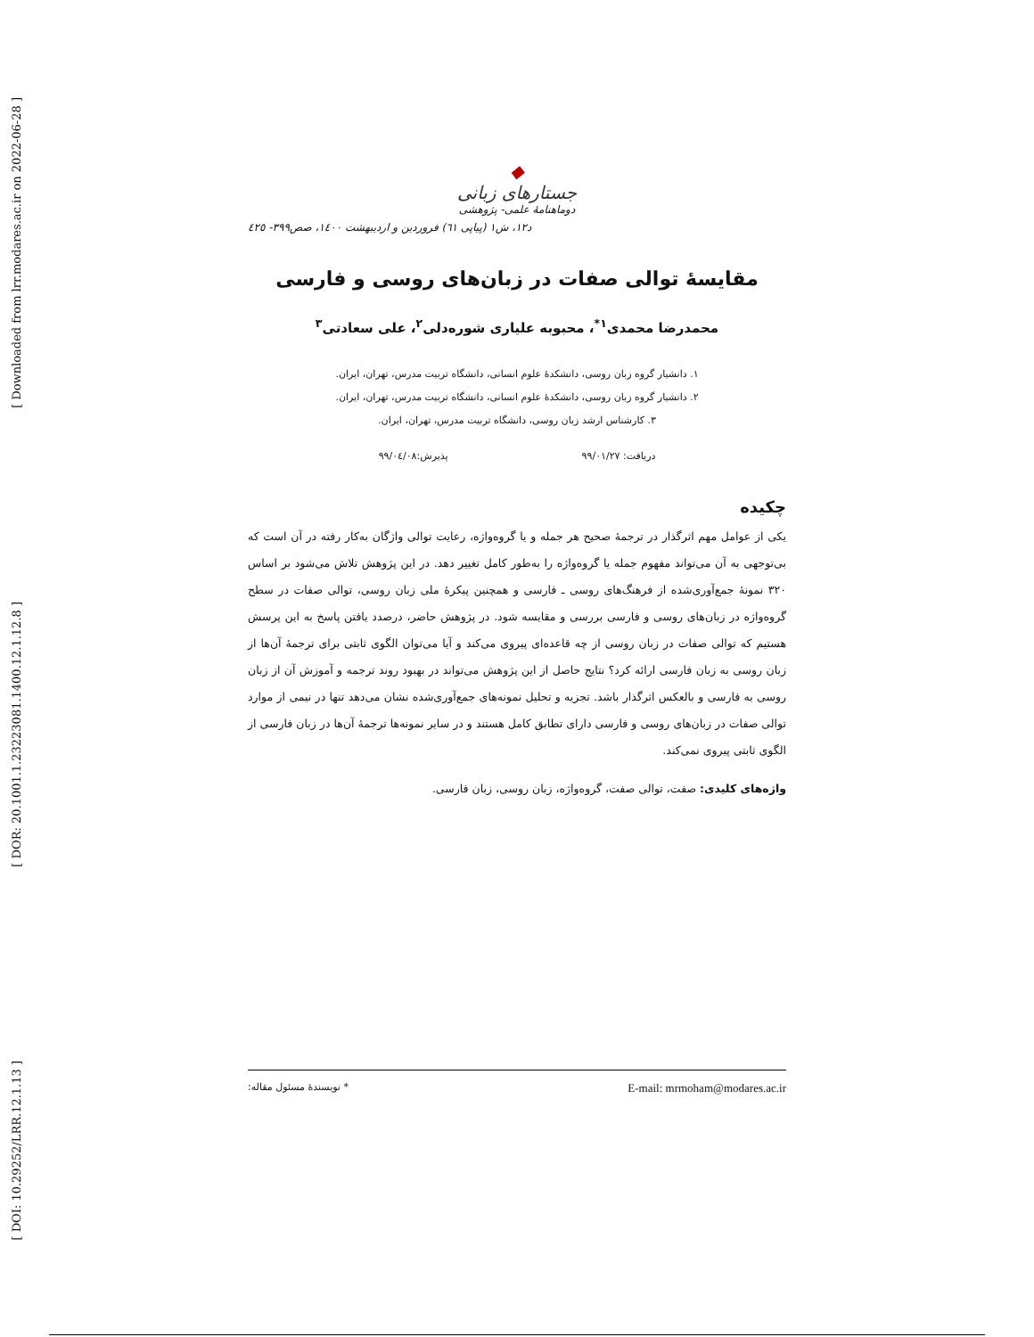[ Downloaded from lrr.modares.ac.ir on 2022-06-28 ]
[ DOR: 20.1001.1.23223081.1400.12.1.12.8 ]
[ DOI: 10.29252/LRR.12.1.13 ]
◆
جستارهای زبانی
دوماهنامهٔ علمی- پژوهشی
د۱۲، ش۱ (پیاپی ٦١) فروردین و اردیبهشت ۱٤۰۰، صص۳۹۹- ٤۲٥
مقایسهٔ توالی صفات در زبان‌های روسی و فارسی
محمدرضا محمدی<sup>۱*</sup>، محبوبه علیاری شوره‌دلی<sup>۲</sup>، علی سعادتی<sup>۳</sup>
۱. دانشیار گروه زبان روسی، دانشکدهٔ علوم انسانی، دانشگاه تربیت مدرس، تهران، ایران.
۲. دانشیار گروه زبان روسی، دانشکدهٔ علوم انسانی، دانشگاه تربیت مدرس، تهران، ایران.
۳. کارشناس ارشد زبان روسی، دانشگاه تربیت مدرس، تهران، ایران.
دریافت: ۹۹/۰۱/۲۷ پذیرش:۹۹/۰٤/۰۸
چکیده
یکی از عوامل مهم اثرگذار در ترجمهٔ صحیح هر جمله و یا گروه‌واژه، رعایت توالی واژگان به‌کار رفته در آن است که بی‌توجهی به آن می‌تواند مفهوم جمله یا گروه‌واژه را به‌طور کامل تغییر دهد. در این پژوهش تلاش می‌شود بر اساس ۳۲۰ نمونهٔ جمع‌آوری‌شده از فرهنگ‌های روسی ـ فارسی و همچنین پیکرهٔ ملی زبان روسی، توالی صفات در سطح گروه‌واژه در زبان‌های روسی و فارسی بررسی و مقایسه شود. در پژوهش حاضر، درصدد یافتن پاسخ به این پرسش هستیم که توالی صفات در زبان روسی از چه قاعده‌ای پیروی می‌کند و آیا می‌توان الگوی ثابتی برای ترجمهٔ آن‌ها از زبان روسی به زبان فارسی ارائه کرد؟ نتایج حاصل از این پژوهش می‌تواند در بهبود روند ترجمه و آموزش آن از زبان روسی به فارسی و بالعکس اثرگذار باشد. تجزیه و تحلیل نمونه‌های جمع‌آوری‌شده نشان می‌دهد تنها در نیمی از موارد توالی صفات در زبان‌های روسی و فارسی دارای تطابق کامل هستند و در سایر نمونه‌ها ترجمهٔ آن‌ها در زبان فارسی از الگوی ثابتی پیروی نمی‌کند.
واژه‌های کلیدی: صفت، توالی صفت، گروه‌واژه، زبان روسی، زبان فارسی.
* نویسندهٔ مسئول مقاله: E-mail: mrmoham@modares.ac.ir